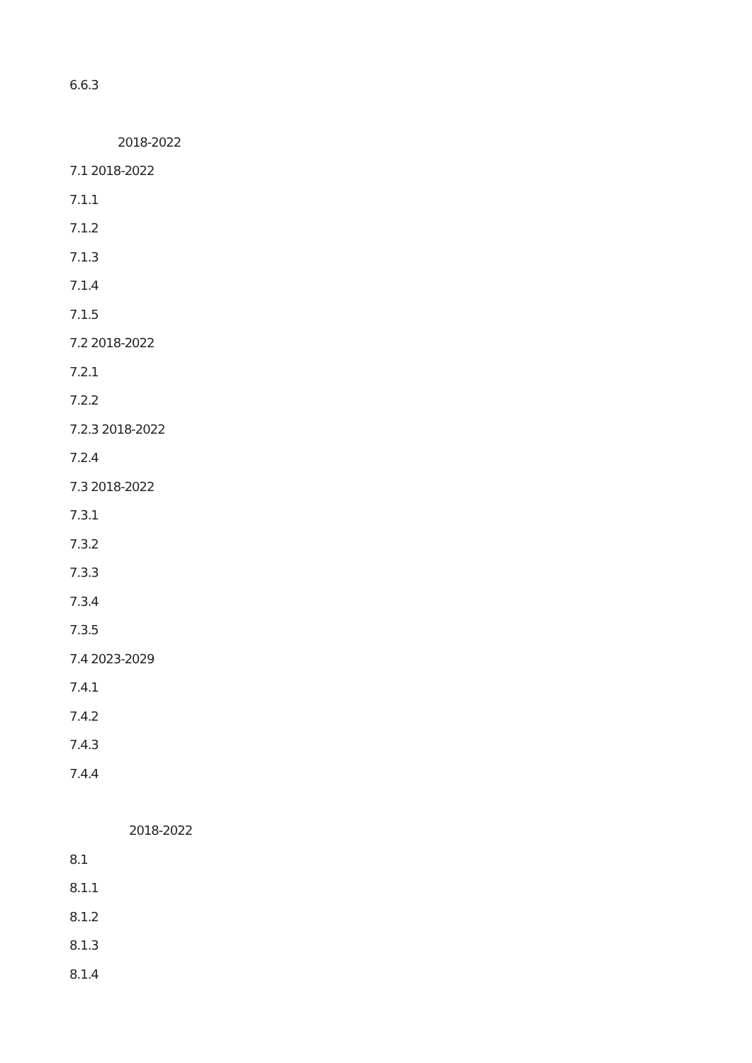6.6.3
2018-2022
7.1 2018-2022
7.1.1
7.1.2
7.1.3
7.1.4
7.1.5
7.2 2018-2022
7.2.1
7.2.2
7.2.3 2018-2022
7.2.4
7.3 2018-2022
7.3.1
7.3.2
7.3.3
7.3.4
7.3.5
7.4 2023-2029
7.4.1
7.4.2
7.4.3
7.4.4
2018-2022
8.1
8.1.1
8.1.2
8.1.3
8.1.4